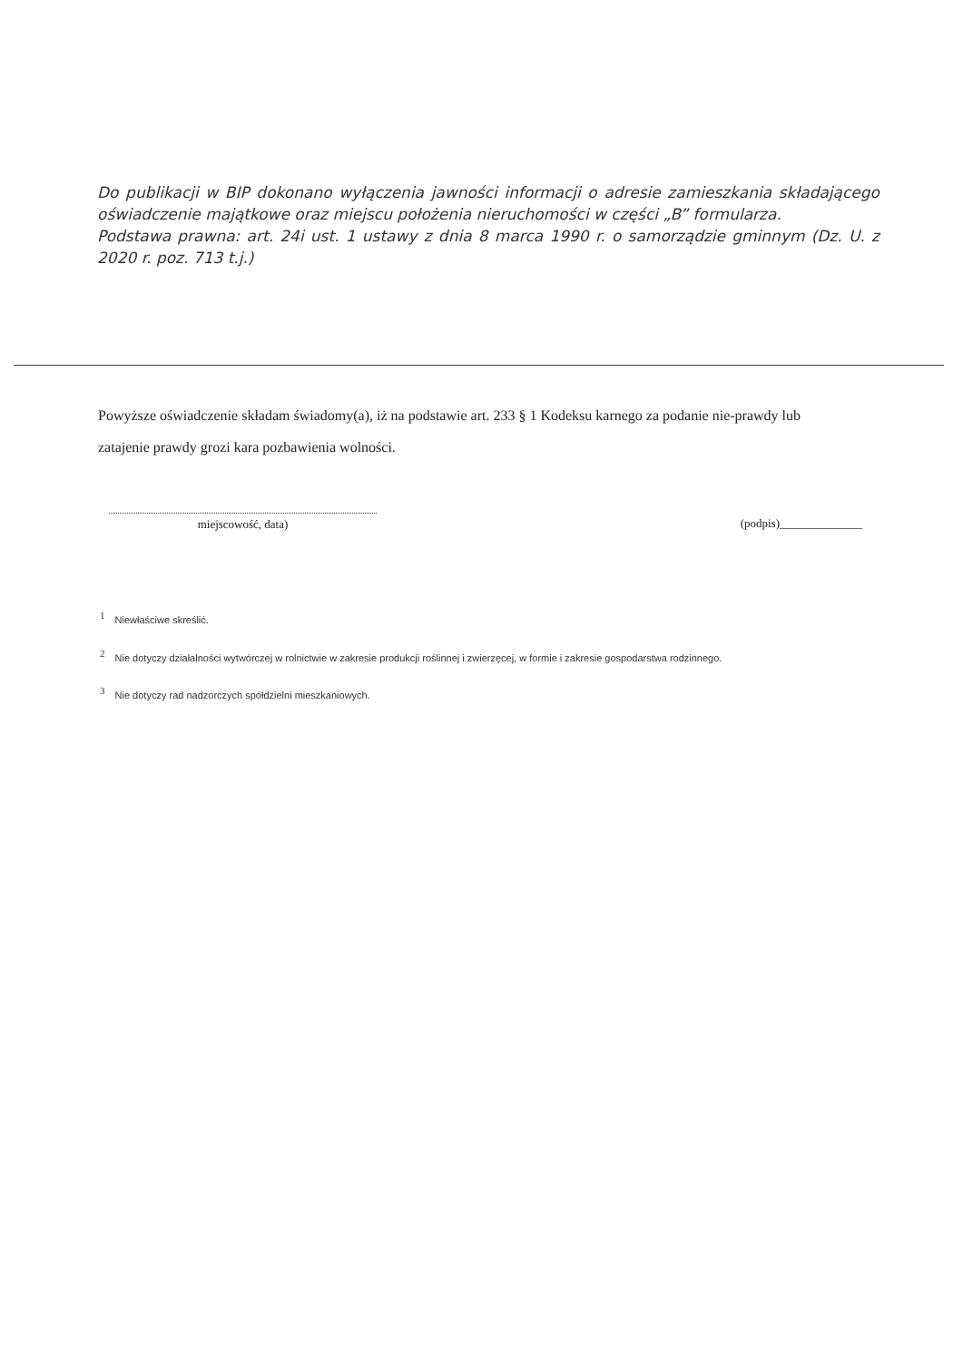Do publikacji w BIP dokonano wyłączenia jawności informacji o adresie zamieszkania składającego oświadczenie majątkowe oraz miejscu położenia nieruchomości w części „B” formularza.
Podstawa prawna: art. 24i ust. 1 ustawy z dnia 8 marca 1990 r. o samorządzie gminnym (Dz. U. z 2020 r. poz. 713 t.j.)
Powyższe oświadczenie składam świadomy(a), iż na podstawie art. 233 § 1 Kodeksu karnego za podanie nie-prawdy lub zatajenie prawdy grozi kara pozbawienia wolności.
miejscowość, data) (podpis)______________
<sup>1</sup> Niewłaściwe skreślić.
<sup>2</sup> Nie dotyczy działalności wytwórczej w rolnictwie w zakresie produkcji roślinnej i zwierzęcej, w formie i zakresie gospodarstwa rodzinnego.
<sup>3</sup> Nie dotyczy rad nadzorczych spółdzielni mieszkaniowych.